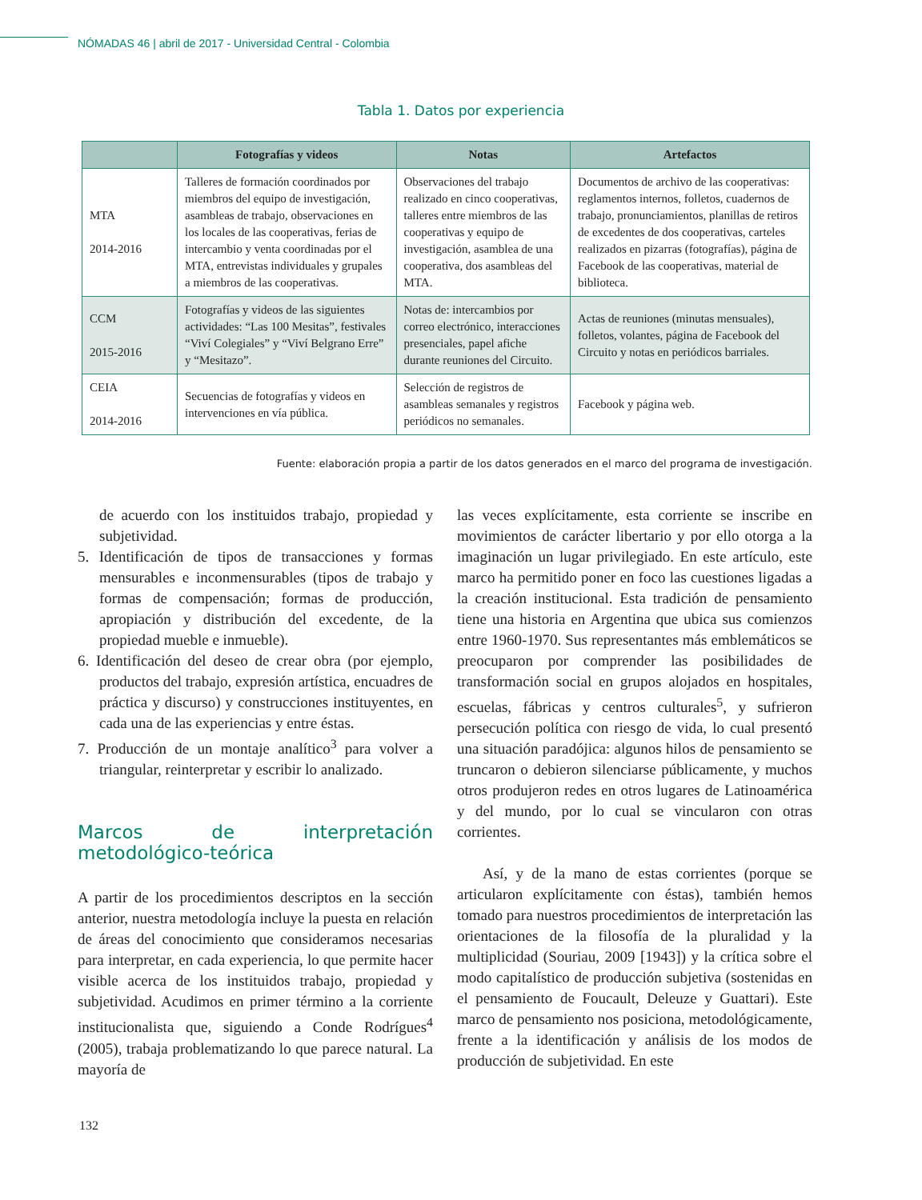NÓMADAS 46 | abril de 2017 - Universidad Central - Colombia
Tabla 1. Datos por experiencia
| | Fotografías y videos | Notas | Artefactos |
| --- | --- | --- | --- |
| MTA 2014-2016 | Talleres de formación coordinados por miembros del equipo de investigación, asambleas de trabajo, observaciones en los locales de las cooperativas, ferias de intercambio y venta coordinadas por el MTA, entrevistas individuales y grupales a miembros de las cooperativas. | Observaciones del trabajo realizado en cinco cooperativas, talleres entre miembros de las cooperativas y equipo de investigación, asamblea de una cooperativa, dos asambleas del MTA. | Documentos de archivo de las cooperativas: reglamentos internos, folletos, cuadernos de trabajo, pronunciamientos, planillas de retiros de excedentes de dos cooperativas, carteles realizados en pizarras (fotografías), página de Facebook de las cooperativas, material de biblioteca. |
| CCM 2015-2016 | Fotografías y videos de las siguientes actividades: “Las 100 Mesitas”, festivales “Viví Colegiales” y “Viví Belgrano Erre” y “Mesitazo”. | Notas de: intercambios por correo electrónico, interacciones presenciales, papel afiche durante reuniones del Circuito. | Actas de reuniones (minutas mensuales), folletos, volantes, página de Facebook del Circuito y notas en periódicos barriales. |
| CEIA 2014-2016 | Secuencias de fotografías y videos en intervenciones en vía pública. | Selección de registros de asambleas semanales y registros periódicos no semanales. | Facebook y página web. |
Fuente: elaboración propia a partir de los datos generados en el marco del programa de investigación.
de acuerdo con los instituidos trabajo, propiedad y subjetividad.
5. Identificación de tipos de transacciones y formas mensurables e inconmensurables (tipos de trabajo y formas de compensación; formas de producción, apropiación y distribución del excedente, de la propiedad mueble e inmueble).
6. Identificación del deseo de crear obra (por ejemplo, productos del trabajo, expresión artística, encuadres de práctica y discurso) y construcciones instituyentes, en cada una de las experiencias y entre éstas.
7. Producción de un montaje analítico<sup>3</sup> para volver a triangular, reinterpretar y escribir lo analizado.
Marcos de interpretación metodológico-teórica
A partir de los procedimientos descriptos en la sección anterior, nuestra metodología incluye la puesta en relación de áreas del conocimiento que consideramos necesarias para interpretar, en cada experiencia, lo que permite hacer visible acerca de los instituidos trabajo, propiedad y subjetividad. Acudimos en primer término a la corriente institucionalista que, siguiendo a Conde Rodrígues<sup>4</sup> (2005), trabaja problematizando lo que parece natural. La mayoría de
las veces explícitamente, esta corriente se inscribe en movimientos de carácter libertario y por ello otorga a la imaginación un lugar privilegiado. En este artículo, este marco ha permitido poner en foco las cuestiones ligadas a la creación institucional. Esta tradición de pensamiento tiene una historia en Argentina que ubica sus comienzos entre 1960-1970. Sus representantes más emblemáticos se preocuparon por comprender las posibilidades de transformación social en grupos alojados en hospitales, escuelas, fábricas y centros culturales<sup>5</sup>, y sufrieron persecución política con riesgo de vida, lo cual presentó una situación paradójica: algunos hilos de pensamiento se truncaron o debieron silenciarse públicamente, y muchos otros produjeron redes en otros lugares de Latinoamérica y del mundo, por lo cual se vincularon con otras corrientes.
Así, y de la mano de estas corrientes (porque se articularon explícitamente con éstas), también hemos tomado para nuestros procedimientos de interpretación las orientaciones de la filosofía de la pluralidad y la multiplicidad (Souriau, 2009 [1943]) y la crítica sobre el modo capitalístico de producción subjetiva (sostenidas en el pensamiento de Foucault, Deleuze y Guattari). Este marco de pensamiento nos posiciona, metodológicamente, frente a la identificación y análisis de los modos de producción de subjetividad. En este
132